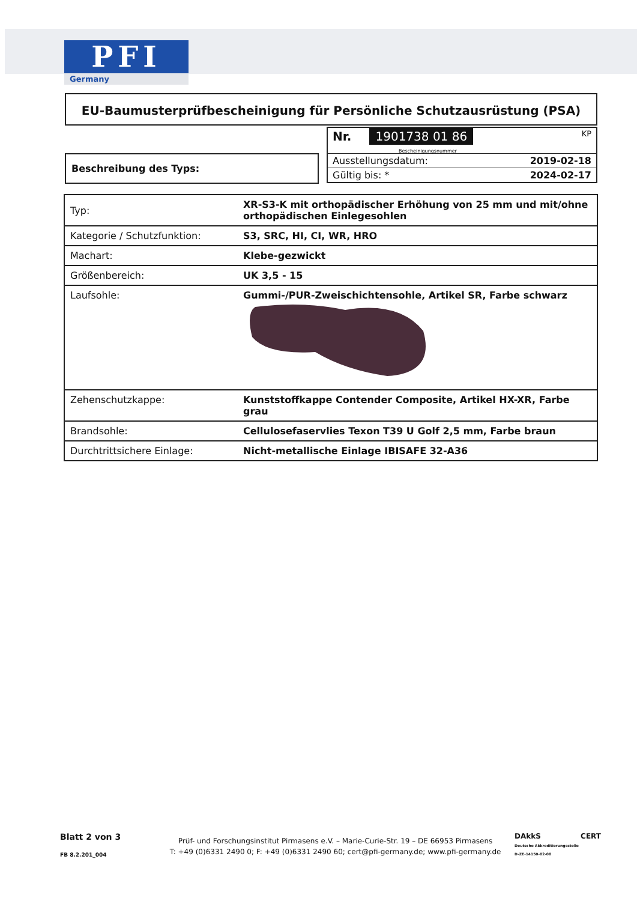PFI
Germany
EU-Baumusterprüfbescheinigung für Persönliche Schutzausrüstung (PSA)
Nr. 1901738 01 86
Bescheinigungsnummer KP
Ausstellungsdatum: 2019-02-18
Gültig bis: * 2024-02-17
Beschreibung des Typs:
| Typ: | XR-S3-K mit orthopädischer Erhöhung von 25 mm und mit/ohne orthopädischen Einlegesohlen |
| Kategorie / Schutzfunktion: | S3, SRC, HI, CI, WR, HRO |
| Machart: | Klebe-gezwickt |
| Größenbereich: | UK 3,5 - 15 |
| Laufsohle: | Gummi-/PUR-Zweischichtensohle, Artikel SR, Farbe schwarz |
| Zehenschutzkappe: | Kunststoffkappe Contender Composite, Artikel HX-XR, Farbe grau |
| Brandsohle: | Cellulosefaservlies Texon T39 U Golf 2,5 mm, Farbe braun |
| Durchtrittsichere Einlage: | Nicht-metallische Einlage IBISAFE 32-A36 |
Blatt 2 von 3
FB 8.2.201_004
Prüf- und Forschungsinstitut Pirmasens e.V. – Marie-Curie-Str. 19 – DE 66953 Pirmasens
T: +49 (0)6331 2490 0; F: +49 (0)6331 2490 60; cert@pfi-germany.de; www.pfi-germany.de
DAkkS
Deutsche Akkreditierungsstelle D-ZE-14150-02-00
CERT